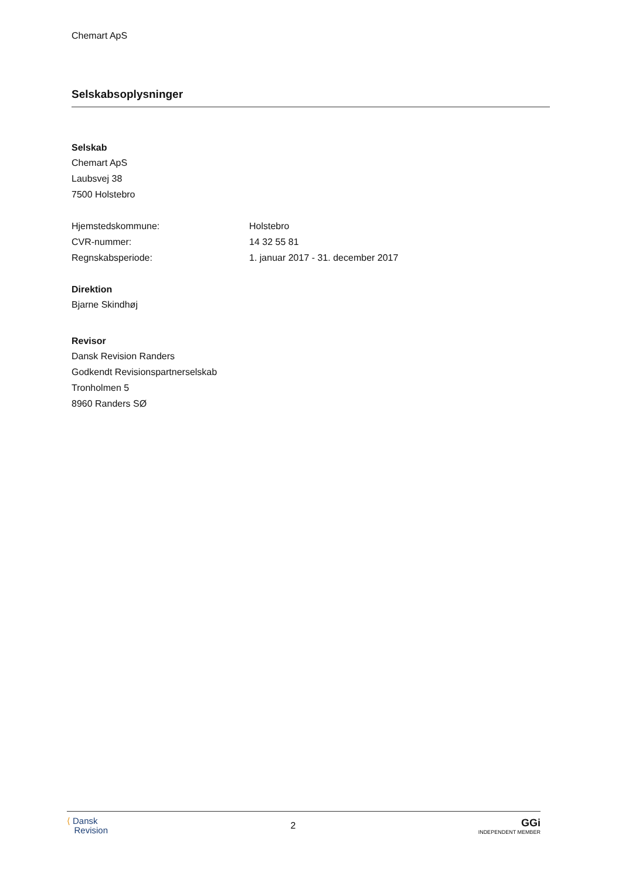Chemart ApS
Selskabsoplysninger
Selskab
Chemart ApS
Laubsvej 38
7500 Holstebro
Hjemstedskommune: Holstebro
CVR-nummer: 14 32 55 81
Regnskabsperiode: 1. januar 2017 - 31. december 2017
Direktion
Bjarne Skindhøj
Revisor
Dansk Revision Randers
Godkendt Revisionspartnerselskab
Tronholmen 5
8960 Randers SØ
⟨ Dansk
Revision
2
GGi
INDEPENDENT MEMBER